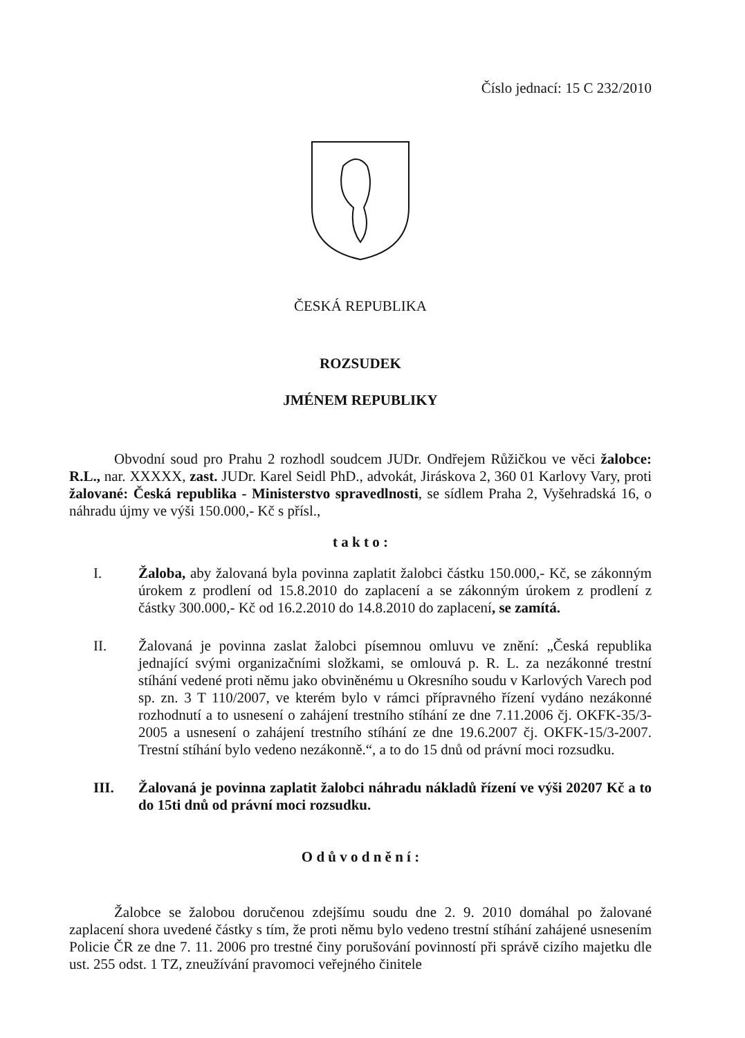Číslo jednací: 15 C 232/2010
ČESKÁ REPUBLIKA
ROZSUDEK
JMÉNEM REPUBLIKY
Obvodní soud pro Prahu 2 rozhodl soudcem JUDr. Ondřejem Růžičkou ve věci žalobce: R.L., nar. XXXXX, zast. JUDr. Karel Seidl PhD., advokát, Jiráskova 2, 360 01 Karlovy Vary, proti žalované: Česká republika - Ministerstvo spravedlnosti, se sídlem Praha 2, Vyšehradská 16, o náhradu újmy ve výši 150.000,- Kč s přísl.,
t a k t o :
I. Žaloba, aby žalovaná byla povinna zaplatit žalobci částku 150.000,- Kč, se zákonným úrokem z prodlení od 15.8.2010 do zaplacení a se zákonným úrokem z prodlení z částky 300.000,- Kč od 16.2.2010 do 14.8.2010 do zaplacení, se zamítá.
II. Žalovaná je povinna zaslat žalobci písemnou omluvu ve znění: „Česká republika jednající svými organizačními složkami, se omlouvá p. R. L. za nezákonné trestní stíhání vedené proti němu jako obviněnému u Okresního soudu v Karlových Varech pod sp. zn. 3 T 110/2007, ve kterém bylo v rámci přípravného řízení vydáno nezákonné rozhodnutí a to usnesení o zahájení trestního stíhání ze dne 7.11.2006 čj. OKFK-35/3-2005 a usnesení o zahájení trestního stíhání ze dne 19.6.2007 čj. OKFK-15/3-2007. Trestní stíhání bylo vedeno nezákonně.“, a to do 15 dnů od právní moci rozsudku.
III. Žalovaná je povinna zaplatit žalobci náhradu nákladů řízení ve výši 20207 Kč a to do 15ti dnů od právní moci rozsudku.
O d ů v o d n ě n í :
Žalobce se žalobou doručenou zdejšímu soudu dne 2. 9. 2010 domáhal po žalované zaplacení shora uvedené částky s tím, že proti němu bylo vedeno trestní stíhání zahájené usnesením Policie ČR ze dne 7. 11. 2006 pro trestné činy porušování povinností při správě cizího majetku dle ust. 255 odst. 1 TZ, zneužívání pravomoci veřejného činitele